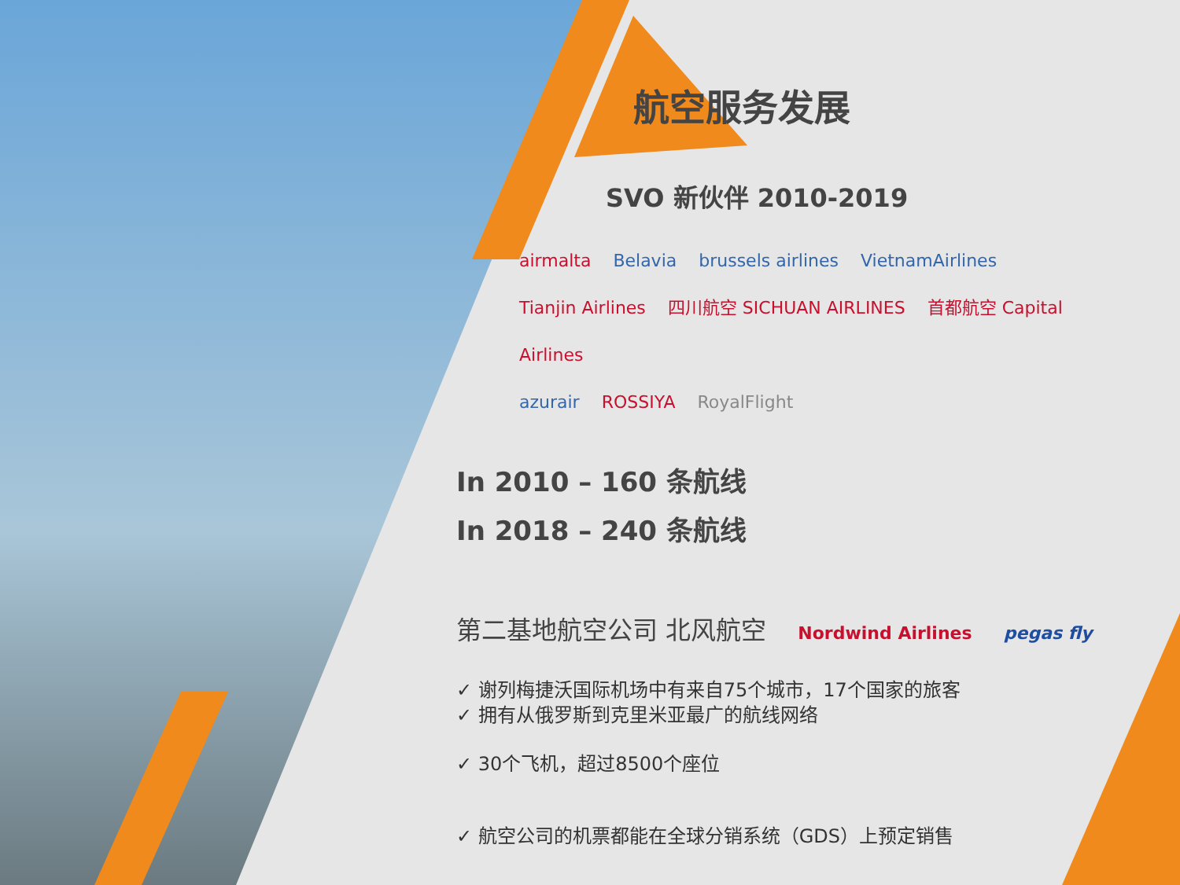航空服务发展
SVO 新伙伴 2010-2019
airmalta Belavia brussels airlines VietnamAirlines
Tianjin Airlines 四川航空 SICHUAN AIRLINES 首都航空 Capital Airlines
azurair ROSSIYA RoyalFlight
In 2010 – 160 条航线
In 2018 – 240 条航线
第二基地航空公司 北风航空 Nordwind Airlines pegas fly
✓ 谢列梅捷沃国际机场中有来自75个城市，17个国家的旅客
✓ 拥有从俄罗斯到克里米亚最广的航线网络
✓ 30个飞机，超过8500个座位
✓ 航空公司的机票都能在全球分销系统（GDS）上预定销售